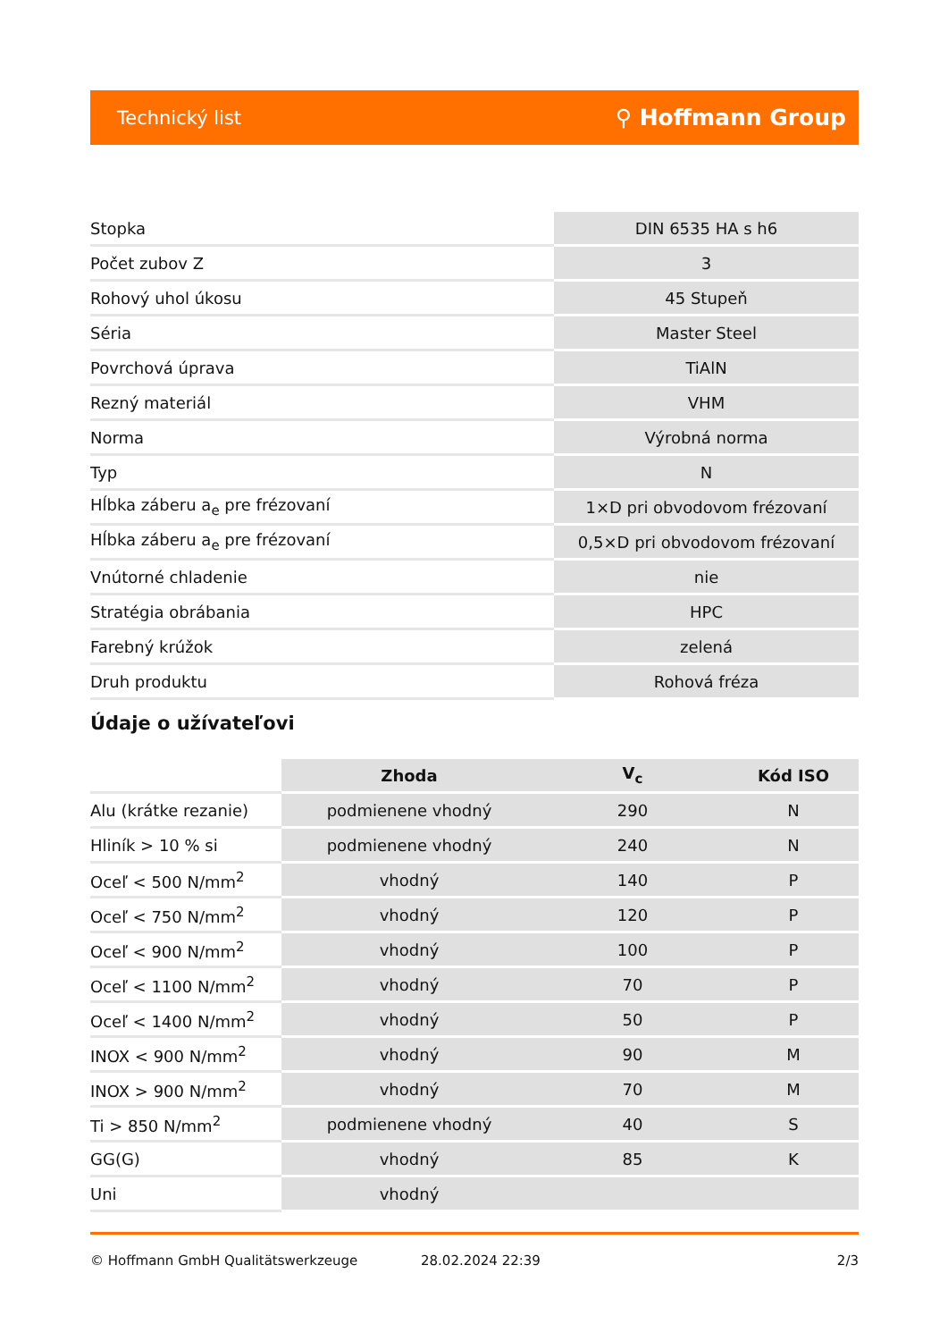Technický list ⚲ Hoffmann Group
| Stopka | DIN 6535 HA s h6 |
| Počet zubov Z | 3 |
| Rohový uhol úkosu | 45 Stupeň |
| Séria | Master Steel |
| Povrchová úprava | TiAlN |
| Rezný materiál | VHM |
| Norma | Výrobná norma |
| Typ | N |
| Hĺbka záberu a<sub>e</sub> pre frézovaní | 1×D pri obvodovom frézovaní |
| Hĺbka záberu a<sub>e</sub> pre frézovaní | 0,5×D pri obvodovom frézovaní |
| Vnútorné chladenie | nie |
| Stratégia obrábania | HPC |
| Farebný krúžok | zelená |
| Druh produktu | Rohová fréza |
Údaje o užívateľovi
| | Zhoda | V<sub>c</sub> | Kód ISO |
| --- | --- | --- | --- |
| Alu (krátke rezanie) | podmienene vhodný | 290 | N |
| Hliník > 10 % si | podmienene vhodný | 240 | N |
| Oceľ < 500 N/mm<sup>2</sup> | vhodný | 140 | P |
| Oceľ < 750 N/mm<sup>2</sup> | vhodný | 120 | P |
| Oceľ < 900 N/mm<sup>2</sup> | vhodný | 100 | P |
| Oceľ < 1100 N/mm<sup>2</sup> | vhodný | 70 | P |
| Oceľ < 1400 N/mm<sup>2</sup> | vhodný | 50 | P |
| INOX < 900 N/mm<sup>2</sup> | vhodný | 90 | M |
| INOX > 900 N/mm<sup>2</sup> | vhodný | 70 | M |
| Ti > 850 N/mm<sup>2</sup> | podmienene vhodný | 40 | S |
| GG(G) | vhodný | 85 | K |
| Uni | vhodný | | |
© Hoffmann GmbH Qualitätswerkzeuge 28.02.2024 22:39 2/3